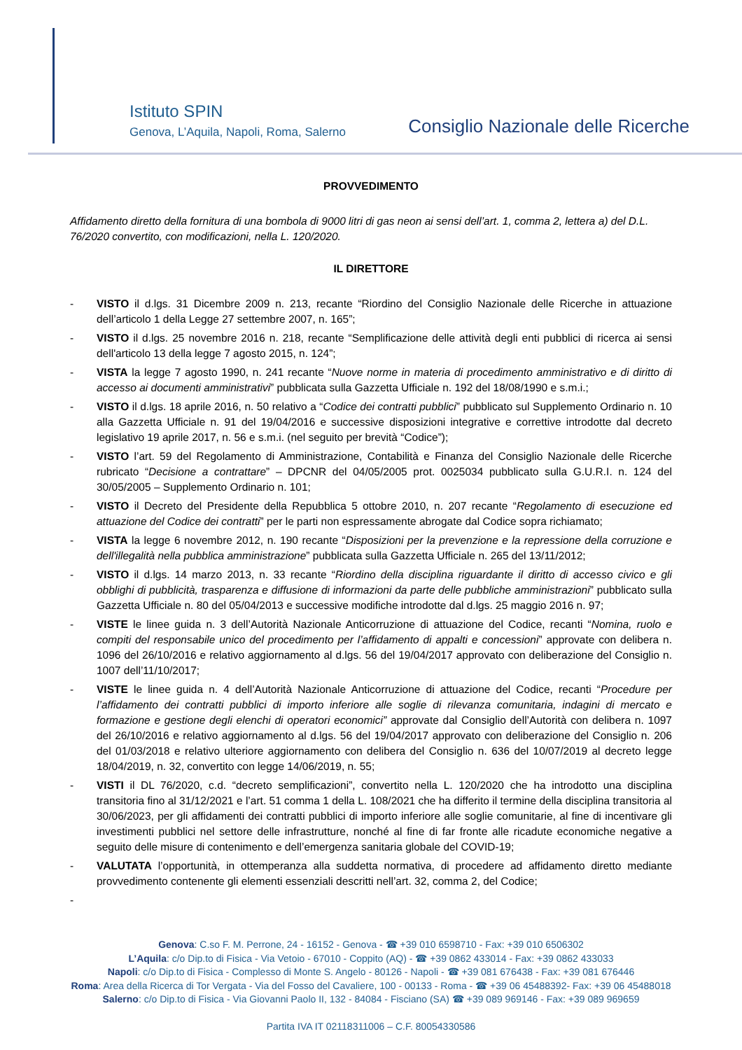Istituto SPIN
Genova, L’Aquila, Napoli, Roma, Salerno
Consiglio Nazionale delle Ricerche
PROVVEDIMENTO
Affidamento diretto della fornitura di una bombola di 9000 litri di gas neon ai sensi dell’art. 1, comma 2, lettera a) del D.L. 76/2020 convertito, con modificazioni, nella L. 120/2020.
IL DIRETTORE
- VISTO il d.lgs. 31 Dicembre 2009 n. 213, recante “Riordino del Consiglio Nazionale delle Ricerche in attuazione dell’articolo 1 della Legge 27 settembre 2007, n. 165”;
- VISTO il d.lgs. 25 novembre 2016 n. 218, recante “Semplificazione delle attività degli enti pubblici di ricerca ai sensi dell'articolo 13 della legge 7 agosto 2015, n. 124”;
- VISTA la legge 7 agosto 1990, n. 241 recante “Nuove norme in materia di procedimento amministrativo e di diritto di accesso ai documenti amministrativi” pubblicata sulla Gazzetta Ufficiale n. 192 del 18/08/1990 e s.m.i.;
- VISTO il d.lgs. 18 aprile 2016, n. 50 relativo a “Codice dei contratti pubblici” pubblicato sul Supplemento Ordinario n. 10 alla Gazzetta Ufficiale n. 91 del 19/04/2016 e successive disposizioni integrative e correttive introdotte dal decreto legislativo 19 aprile 2017, n. 56 e s.m.i. (nel seguito per brevità “Codice”);
- VISTO l’art. 59 del Regolamento di Amministrazione, Contabilità e Finanza del Consiglio Nazionale delle Ricerche rubricato “Decisione a contrattare” – DPCNR del 04/05/2005 prot. 0025034 pubblicato sulla G.U.R.I. n. 124 del 30/05/2005 – Supplemento Ordinario n. 101;
- VISTO il Decreto del Presidente della Repubblica 5 ottobre 2010, n. 207 recante “Regolamento di esecuzione ed attuazione del Codice dei contratti” per le parti non espressamente abrogate dal Codice sopra richiamato;
- VISTA la legge 6 novembre 2012, n. 190 recante “Disposizioni per la prevenzione e la repressione della corruzione e dell'illegalità nella pubblica amministrazione” pubblicata sulla Gazzetta Ufficiale n. 265 del 13/11/2012;
- VISTO il d.lgs. 14 marzo 2013, n. 33 recante “Riordino della disciplina riguardante il diritto di accesso civico e gli obblighi di pubblicità, trasparenza e diffusione di informazioni da parte delle pubbliche amministrazioni” pubblicato sulla Gazzetta Ufficiale n. 80 del 05/04/2013 e successive modifiche introdotte dal d.lgs. 25 maggio 2016 n. 97;
- VISTE le linee guida n. 3 dell’Autorità Nazionale Anticorruzione di attuazione del Codice, recanti “Nomina, ruolo e compiti del responsabile unico del procedimento per l’affidamento di appalti e concessioni” approvate con delibera n. 1096 del 26/10/2016 e relativo aggiornamento al d.lgs. 56 del 19/04/2017 approvato con deliberazione del Consiglio n. 1007 dell’11/10/2017;
- VISTE le linee guida n. 4 dell’Autorità Nazionale Anticorruzione di attuazione del Codice, recanti “Procedure per l’affidamento dei contratti pubblici di importo inferiore alle soglie di rilevanza comunitaria, indagini di mercato e formazione e gestione degli elenchi di operatori economici” approvate dal Consiglio dell’Autorità con delibera n. 1097 del 26/10/2016 e relativo aggiornamento al d.lgs. 56 del 19/04/2017 approvato con deliberazione del Consiglio n. 206 del 01/03/2018 e relativo ulteriore aggiornamento con delibera del Consiglio n. 636 del 10/07/2019 al decreto legge 18/04/2019, n. 32, convertito con legge 14/06/2019, n. 55;
- VISTI il DL 76/2020, c.d. “decreto semplificazioni”, convertito nella L. 120/2020 che ha introdotto una disciplina transitoria fino al 31/12/2021 e l’art. 51 comma 1 della L. 108/2021 che ha differito il termine della disciplina transitoria al 30/06/2023, per gli affidamenti dei contratti pubblici di importo inferiore alle soglie comunitarie, al fine di incentivare gli investimenti pubblici nel settore delle infrastrutture, nonché al fine di far fronte alle ricadute economiche negative a seguito delle misure di contenimento e dell’emergenza sanitaria globale del COVID-19;
- VALUTATA l’opportunità, in ottemperanza alla suddetta normativa, di procedere ad affidamento diretto mediante provvedimento contenente gli elementi essenziali descritti nell’art. 32, comma 2, del Codice;
-
Genova: C.so F. M. Perrone, 24 - 16152 - Genova - ☎ +39 010 6598710 - Fax: +39 010 6506302
L’Aquila: c/o Dip.to di Fisica - Via Vetoio - 67010 - Coppito (AQ) - ☎ +39 0862 433014 - Fax: +39 0862 433033
Napoli: c/o Dip.to di Fisica - Complesso di Monte S. Angelo - 80126 - Napoli - ☎ +39 081 676438 - Fax: +39 081 676446
Roma: Area della Ricerca di Tor Vergata - Via del Fosso del Cavaliere, 100 - 00133 - Roma - ☎ +39 06 45488392- Fax: +39 06 45488018
Salerno: c/o Dip.to di Fisica - Via Giovanni Paolo II, 132 - 84084 - Fisciano (SA) ☎ +39 089 969146 - Fax: +39 089 969659
Partita IVA IT 02118311006 – C.F. 80054330586